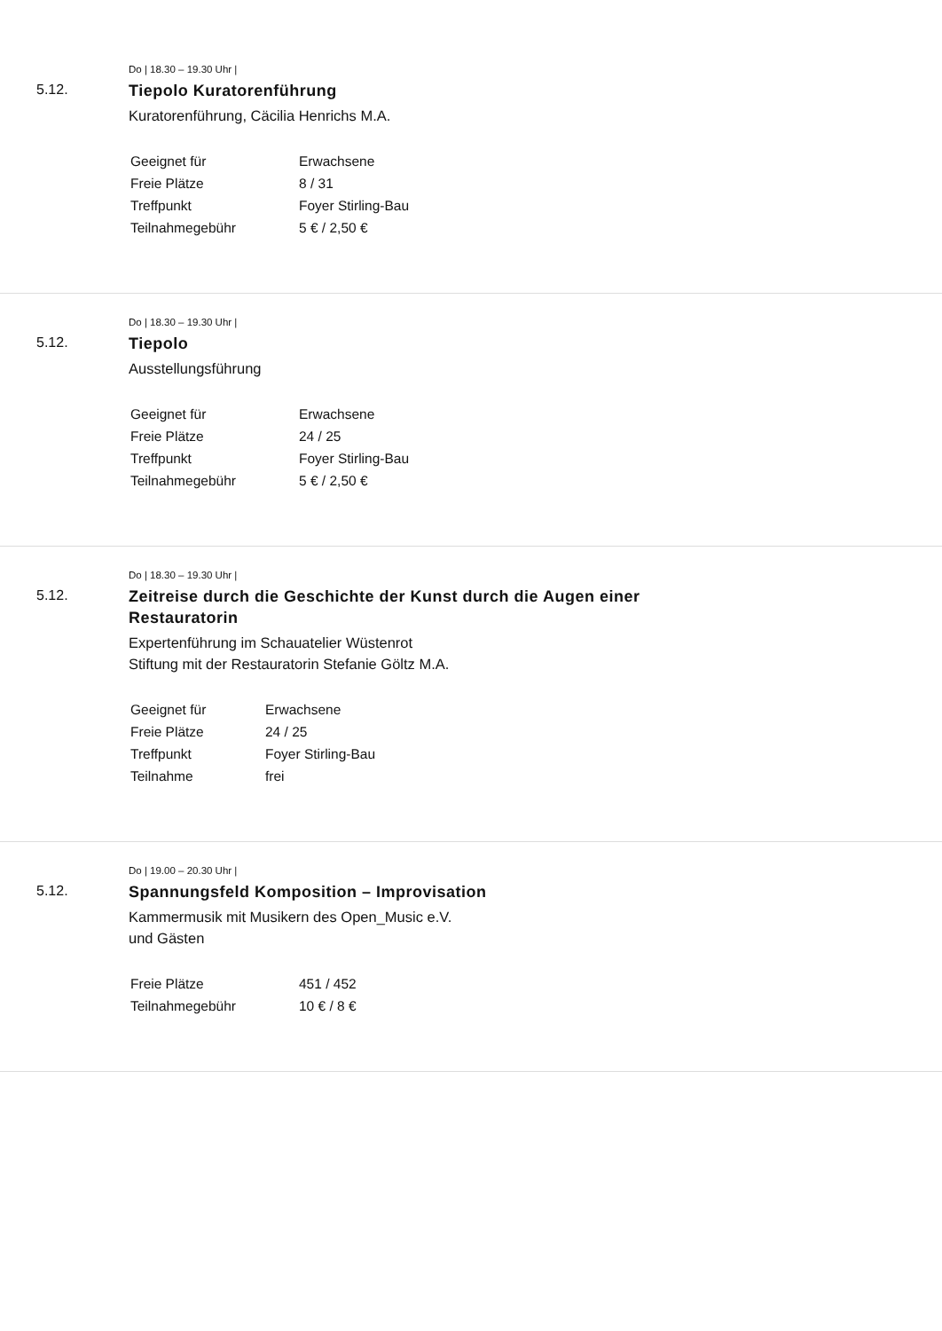Do | 18.30 – 19.30 Uhr |
5.12.
Tiepolo Kuratorenführung
Kuratorenführung, Cäcilia Henrichs M.A.
| Geeignet für | Erwachsene |
| Freie Plätze | 8 / 31 |
| Treffpunkt | Foyer Stirling-Bau |
| Teilnahmegebühr | 5 € / 2,50 € |
Do | 18.30 – 19.30 Uhr |
5.12.
Tiepolo
Ausstellungsführung
| Geeignet für | Erwachsene |
| Freie Plätze | 24 / 25 |
| Treffpunkt | Foyer Stirling-Bau |
| Teilnahmegebühr | 5 € / 2,50 € |
Do | 18.30 – 19.30 Uhr |
5.12.
Zeitreise durch die Geschichte der Kunst durch die Augen einer Restauratorin
Expertenführung im Schauatelier Wüstenrot
Stiftung mit der Restauratorin Stefanie Göltz M.A.
| Geeignet für | Erwachsene |
| Freie Plätze | 24 / 25 |
| Treffpunkt | Foyer Stirling-Bau |
| Teilnahme | frei |
Do | 19.00 – 20.30 Uhr |
5.12.
Spannungsfeld Komposition – Improvisation
Kammermusik mit Musikern des Open_Music e.V.
und Gästen
| Freie Plätze | 451 / 452 |
| Teilnahmegebühr | 10 € / 8 € |